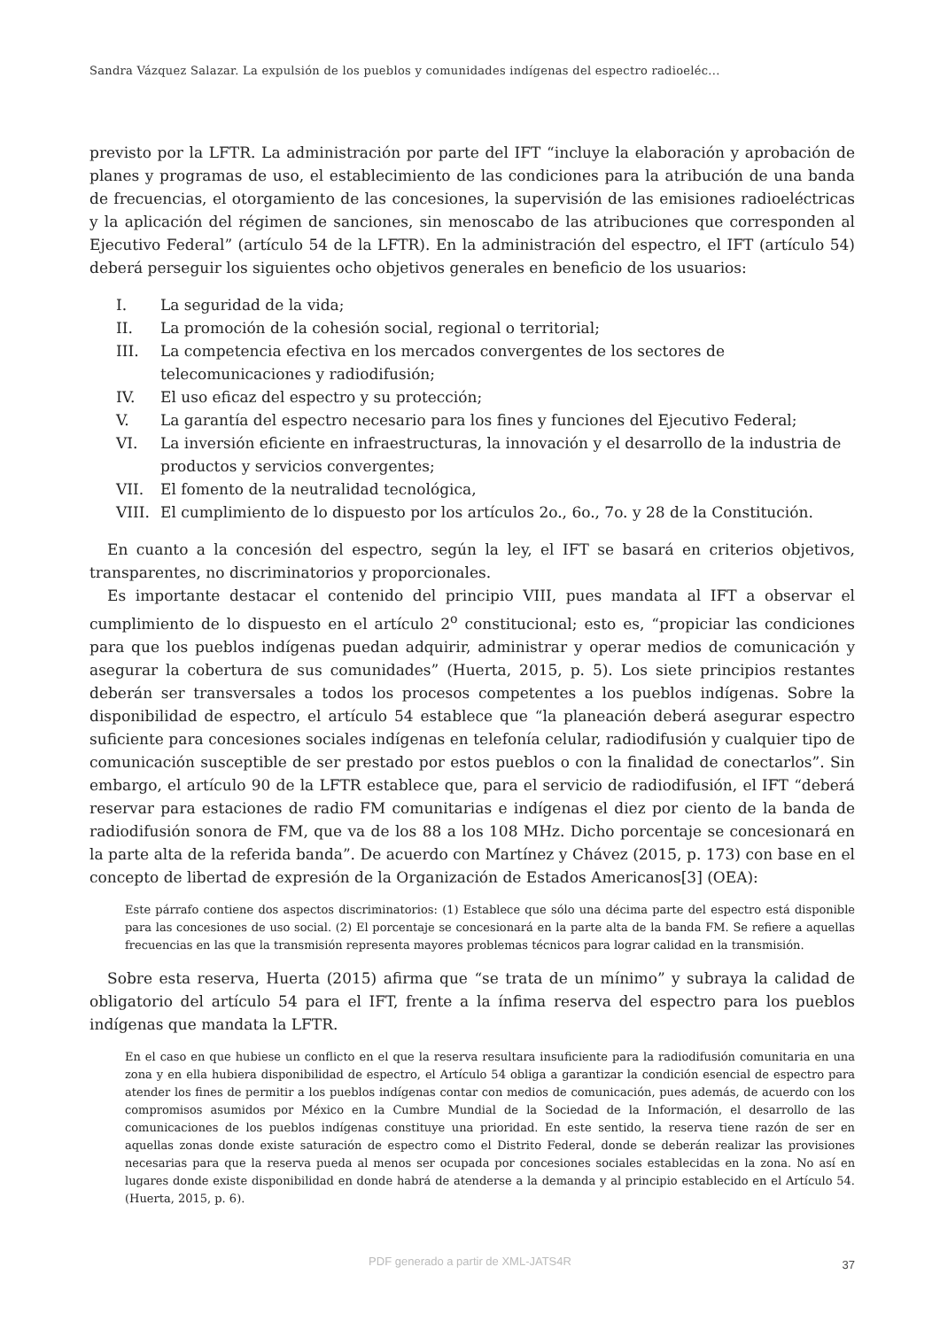Sandra Vázquez Salazar. La expulsión de los pueblos y comunidades indígenas del espectro radioeléc...
previsto por la LFTR. La administración por parte del IFT “incluye la elaboración y aprobación de planes y programas de uso, el establecimiento de las condiciones para la atribución de una banda de frecuencias, el otorgamiento de las concesiones, la supervisión de las emisiones radioeléctricas y la aplicación del régimen de sanciones, sin menoscabo de las atribuciones que corresponden al Ejecutivo Federal” (artículo 54 de la LFTR). En la administración del espectro, el IFT (artículo 54) deberá perseguir los siguientes ocho objetivos generales en beneficio de los usuarios:
I. La seguridad de la vida;
II. La promoción de la cohesión social, regional o territorial;
III. La competencia efectiva en los mercados convergentes de los sectores de telecomunicaciones y radiodifusión;
IV. El uso eficaz del espectro y su protección;
V. La garantía del espectro necesario para los fines y funciones del Ejecutivo Federal;
VI. La inversión eficiente en infraestructuras, la innovación y el desarrollo de la industria de productos y servicios convergentes;
VII. El fomento de la neutralidad tecnológica,
VIII. El cumplimiento de lo dispuesto por los artículos 2o., 6o., 7o. y 28 de la Constitución.
En cuanto a la concesión del espectro, según la ley, el IFT se basará en criterios objetivos, transparentes, no discriminatorios y proporcionales.
Es importante destacar el contenido del principio VIII, pues mandata al IFT a observar el cumplimiento de lo dispuesto en el artículo 2<sup>o</sup> constitucional; esto es, “propiciar las condiciones para que los pueblos indígenas puedan adquirir, administrar y operar medios de comunicación y asegurar la cobertura de sus comunidades” (Huerta, 2015, p. 5). Los siete principios restantes deberán ser transversales a todos los procesos competentes a los pueblos indígenas. Sobre la disponibilidad de espectro, el artículo 54 establece que “la planeación deberá asegurar espectro suficiente para concesiones sociales indígenas en telefonía celular, radiodifusión y cualquier tipo de comunicación susceptible de ser prestado por estos pueblos o con la finalidad de conectarlos”. Sin embargo, el artículo 90 de la LFTR establece que, para el servicio de radiodifusión, el IFT “deberá reservar para estaciones de radio FM comunitarias e indígenas el diez por ciento de la banda de radiodifusión sonora de FM, que va de los 88 a los 108 MHz. Dicho porcentaje se concesionará en la parte alta de la referida banda”. De acuerdo con Martínez y Chávez (2015, p. 173) con base en el concepto de libertad de expresión de la Organización de Estados Americanos[3] (OEA):
Este párrafo contiene dos aspectos discriminatorios: (1) Establece que sólo una décima parte del espectro está disponible para las concesiones de uso social. (2) El porcentaje se concesionará en la parte alta de la banda FM. Se refiere a aquellas frecuencias en las que la transmisión representa mayores problemas técnicos para lograr calidad en la transmisión.
Sobre esta reserva, Huerta (2015) afirma que “se trata de un mínimo” y subraya la calidad de obligatorio del artículo 54 para el IFT, frente a la ínfima reserva del espectro para los pueblos indígenas que mandata la LFTR.
En el caso en que hubiese un conflicto en el que la reserva resultara insuficiente para la radiodifusión comunitaria en una zona y en ella hubiera disponibilidad de espectro, el Artículo 54 obliga a garantizar la condición esencial de espectro para atender los fines de permitir a los pueblos indígenas contar con medios de comunicación, pues además, de acuerdo con los compromisos asumidos por México en la Cumbre Mundial de la Sociedad de la Información, el desarrollo de las comunicaciones de los pueblos indígenas constituye una prioridad. En este sentido, la reserva tiene razón de ser en aquellas zonas donde existe saturación de espectro como el Distrito Federal, donde se deberán realizar las provisiones necesarias para que la reserva pueda al menos ser ocupada por concesiones sociales establecidas en la zona. No así en lugares donde existe disponibilidad en donde habrá de atenderse a la demanda y al principio establecido en el Artículo 54. (Huerta, 2015, p. 6).
PDF generado a partir de XML-JATS4R 37